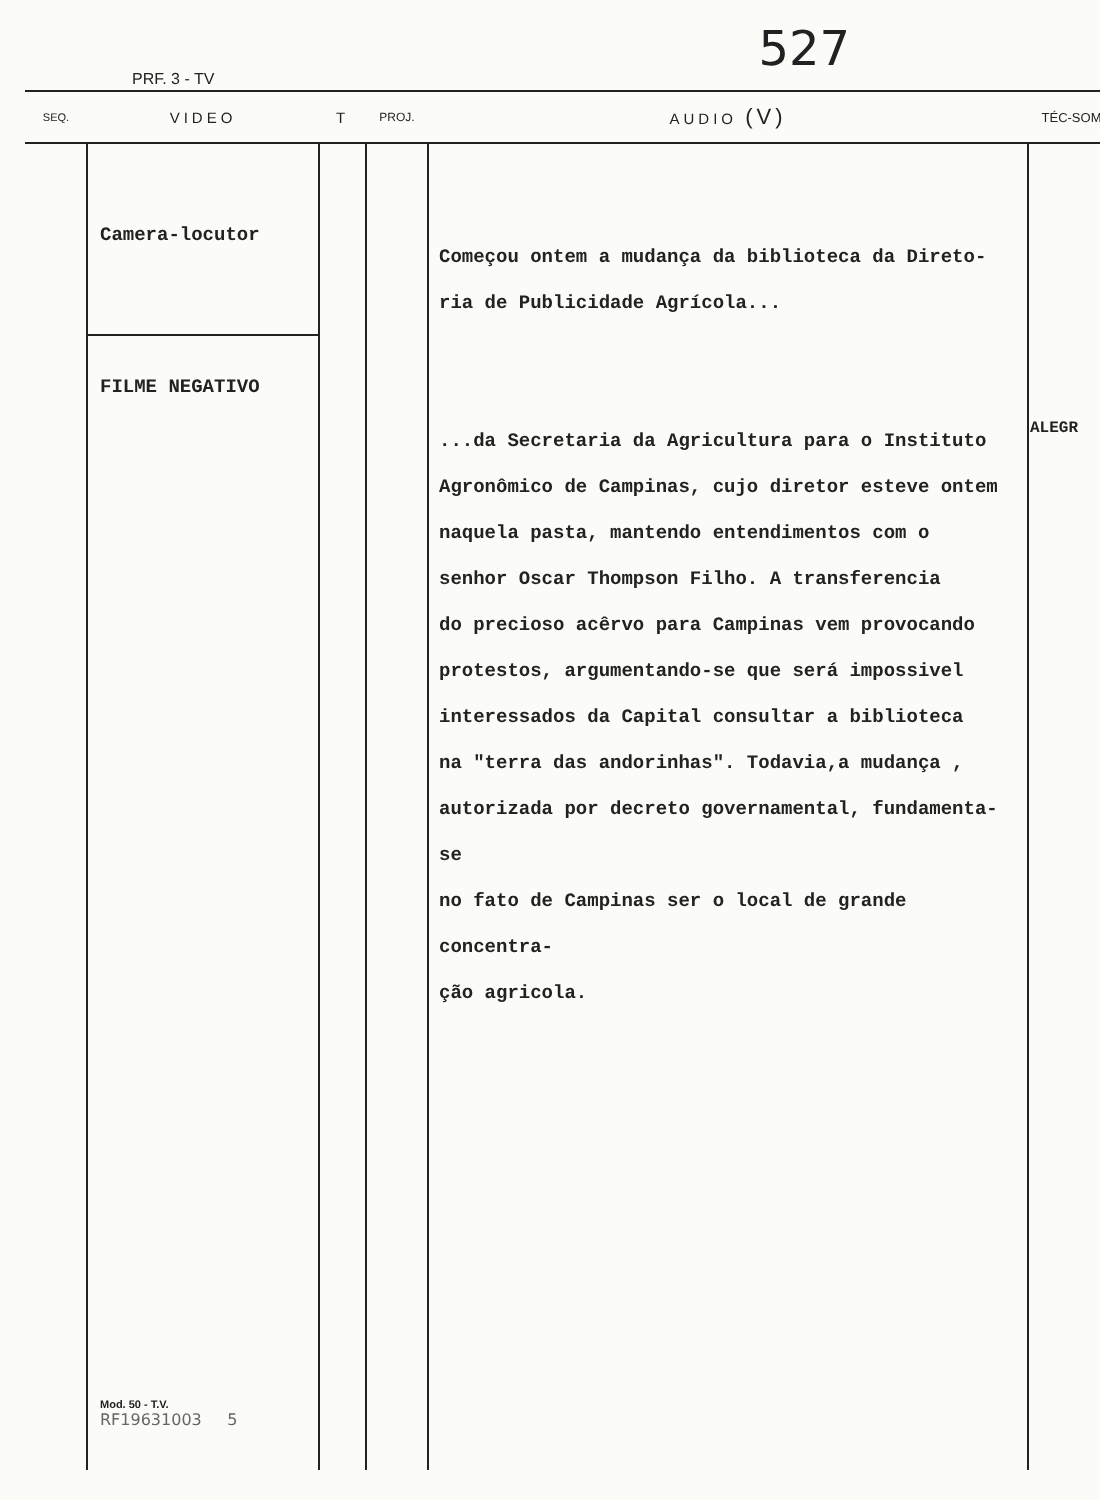527
PRF. 3 - TV
| SEQ. | VIDEO | T | PROJ. | AUDIO (V) | TÉC-SOM |
| --- | --- | --- | --- | --- | --- |
| | Camera-locutor FILME NEGATIVO Mod. 50 - T.V. RF19631003 5 | | | Começou ontem a mudança da biblioteca da Direto- ria de Publicidade Agrícola... ...da Secretaria da Agricultura para o Instituto Agronômico de Campinas, cujo diretor esteve ontem naquela pasta, mantendo entendimentos com o senhor Oscar Thompson Filho. A transferencia do precioso acêrvo para Campinas vem provocando protestos, argumentando-se que será impossivel interessados da Capital consultar a biblioteca na "terra das andorinhas". Todavia,a mudança , autorizada por decreto governamental, fundamenta-se no fato de Campinas ser o local de grande concentra- ção agricola. | ALEGR |